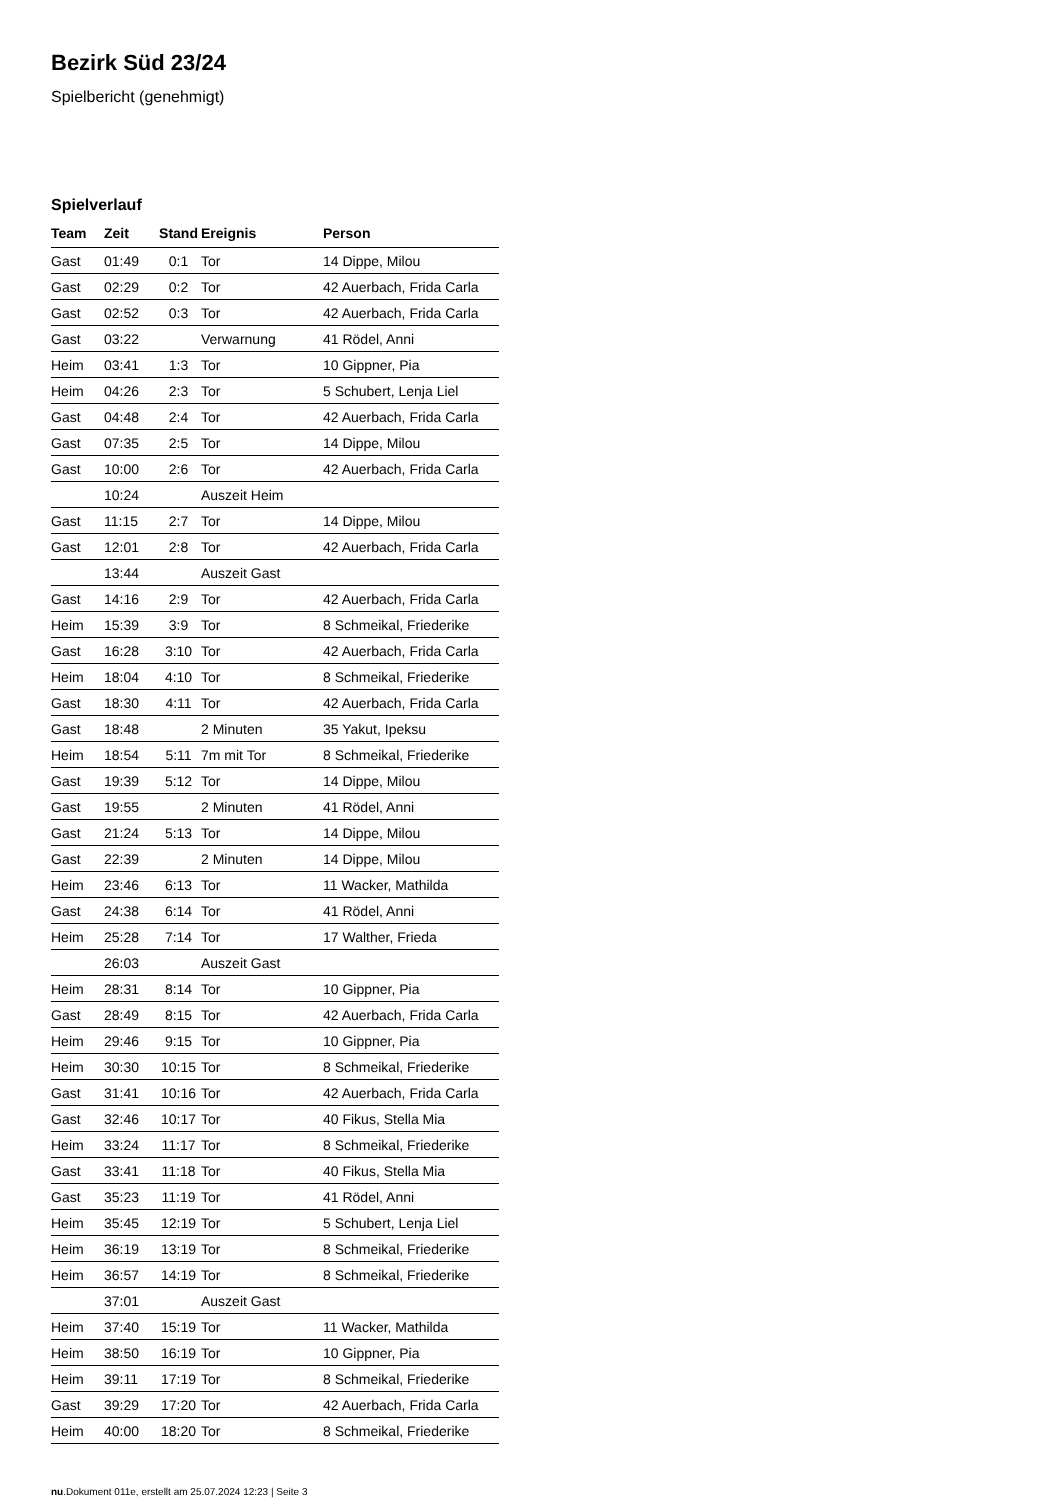Bezirk Süd 23/24
Spielbericht (genehmigt)
Spielverlauf
| Team | Zeit | Stand | Ereignis | Person |
| --- | --- | --- | --- | --- |
| Gast | 01:49 | 0:1 | Tor | 14 Dippe, Milou |
| Gast | 02:29 | 0:2 | Tor | 42 Auerbach, Frida Carla |
| Gast | 02:52 | 0:3 | Tor | 42 Auerbach, Frida Carla |
| Gast | 03:22 | | Verwarnung | 41 Rödel, Anni |
| Heim | 03:41 | 1:3 | Tor | 10 Gippner, Pia |
| Heim | 04:26 | 2:3 | Tor | 5 Schubert, Lenja Liel |
| Gast | 04:48 | 2:4 | Tor | 42 Auerbach, Frida Carla |
| Gast | 07:35 | 2:5 | Tor | 14 Dippe, Milou |
| Gast | 10:00 | 2:6 | Tor | 42 Auerbach, Frida Carla |
| | 10:24 | | Auszeit Heim | |
| Gast | 11:15 | 2:7 | Tor | 14 Dippe, Milou |
| Gast | 12:01 | 2:8 | Tor | 42 Auerbach, Frida Carla |
| | 13:44 | | Auszeit Gast | |
| Gast | 14:16 | 2:9 | Tor | 42 Auerbach, Frida Carla |
| Heim | 15:39 | 3:9 | Tor | 8 Schmeikal, Friederike |
| Gast | 16:28 | 3:10 | Tor | 42 Auerbach, Frida Carla |
| Heim | 18:04 | 4:10 | Tor | 8 Schmeikal, Friederike |
| Gast | 18:30 | 4:11 | Tor | 42 Auerbach, Frida Carla |
| Gast | 18:48 | | 2 Minuten | 35 Yakut, Ipeksu |
| Heim | 18:54 | 5:11 | 7m mit Tor | 8 Schmeikal, Friederike |
| Gast | 19:39 | 5:12 | Tor | 14 Dippe, Milou |
| Gast | 19:55 | | 2 Minuten | 41 Rödel, Anni |
| Gast | 21:24 | 5:13 | Tor | 14 Dippe, Milou |
| Gast | 22:39 | | 2 Minuten | 14 Dippe, Milou |
| Heim | 23:46 | 6:13 | Tor | 11 Wacker, Mathilda |
| Gast | 24:38 | 6:14 | Tor | 41 Rödel, Anni |
| Heim | 25:28 | 7:14 | Tor | 17 Walther, Frieda |
| | 26:03 | | Auszeit Gast | |
| Heim | 28:31 | 8:14 | Tor | 10 Gippner, Pia |
| Gast | 28:49 | 8:15 | Tor | 42 Auerbach, Frida Carla |
| Heim | 29:46 | 9:15 | Tor | 10 Gippner, Pia |
| Heim | 30:30 | 10:15 | Tor | 8 Schmeikal, Friederike |
| Gast | 31:41 | 10:16 | Tor | 42 Auerbach, Frida Carla |
| Gast | 32:46 | 10:17 | Tor | 40 Fikus, Stella Mia |
| Heim | 33:24 | 11:17 | Tor | 8 Schmeikal, Friederike |
| Gast | 33:41 | 11:18 | Tor | 40 Fikus, Stella Mia |
| Gast | 35:23 | 11:19 | Tor | 41 Rödel, Anni |
| Heim | 35:45 | 12:19 | Tor | 5 Schubert, Lenja Liel |
| Heim | 36:19 | 13:19 | Tor | 8 Schmeikal, Friederike |
| Heim | 36:57 | 14:19 | Tor | 8 Schmeikal, Friederike |
| | 37:01 | | Auszeit Gast | |
| Heim | 37:40 | 15:19 | Tor | 11 Wacker, Mathilda |
| Heim | 38:50 | 16:19 | Tor | 10 Gippner, Pia |
| Heim | 39:11 | 17:19 | Tor | 8 Schmeikal, Friederike |
| Gast | 39:29 | 17:20 | Tor | 42 Auerbach, Frida Carla |
| Heim | 40:00 | 18:20 | Tor | 8 Schmeikal, Friederike |
nu.Dokument 011e, erstellt am 25.07.2024 12:23 | Seite 3